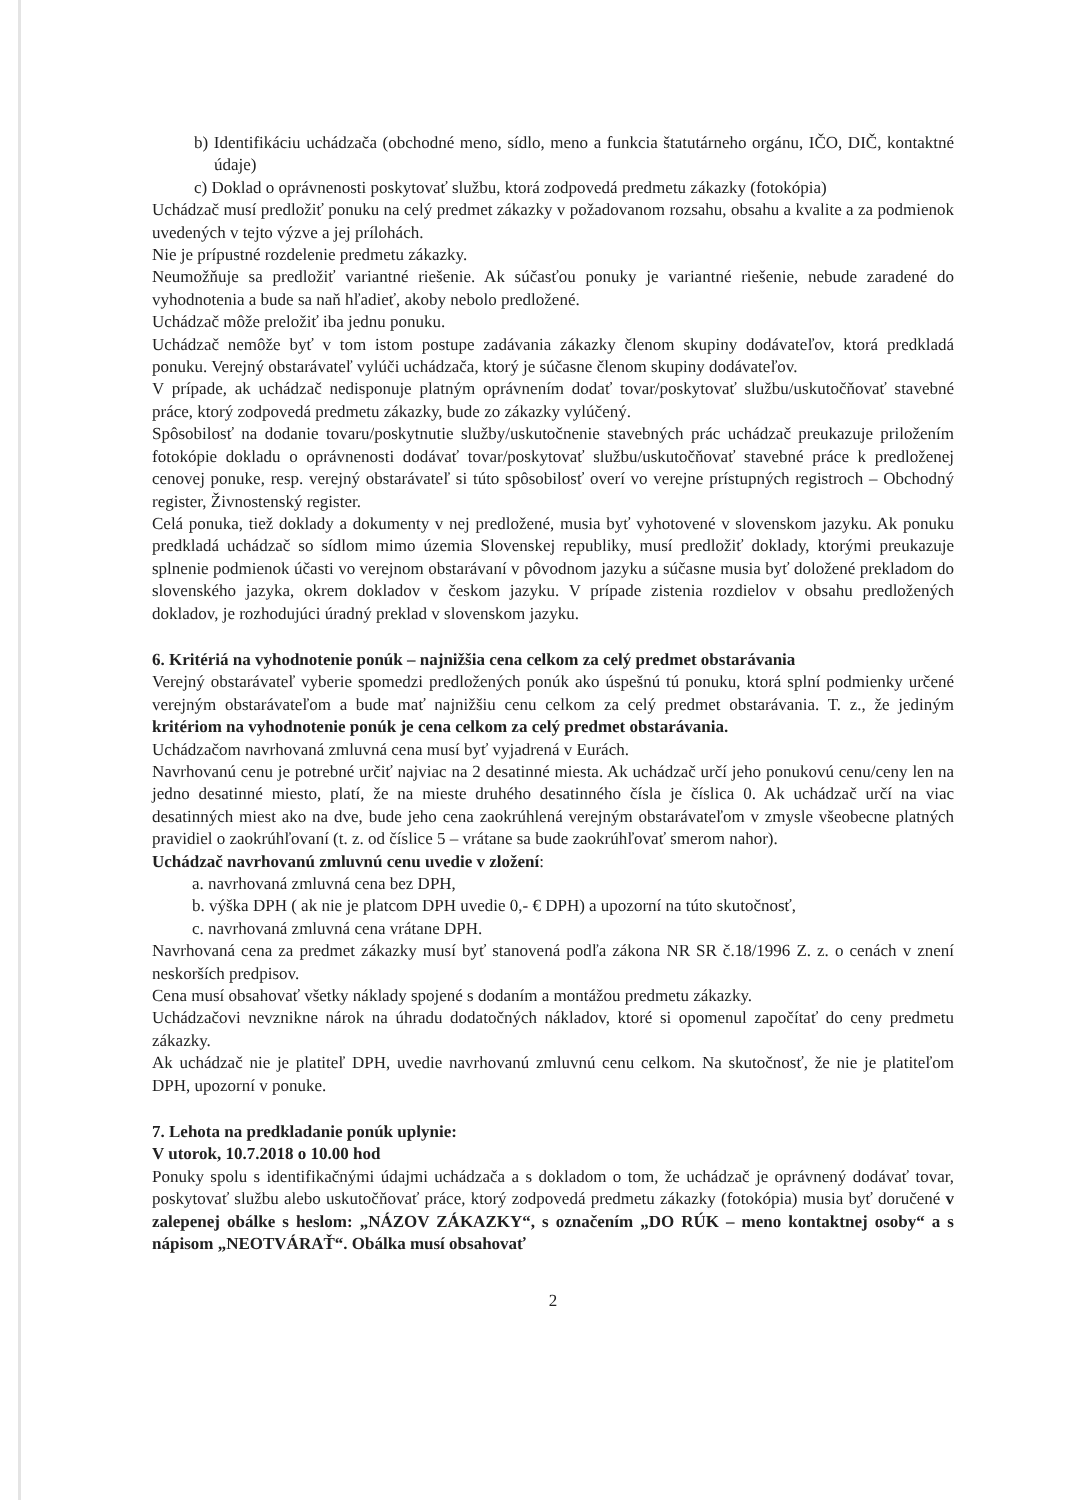b) Identifikáciu uchádzača (obchodné meno, sídlo, meno a funkcia štatutárneho orgánu, IČO, DIČ, kontaktné údaje)
c) Doklad o oprávnenosti poskytovať službu, ktorá zodpovedá predmetu zákazky (fotokópia)
Uchádzač musí predložiť ponuku na celý predmet zákazky v požadovanom rozsahu, obsahu a kvalite a za podmienok uvedených v tejto výzve a jej prílohách.
Nie je prípustné rozdelenie predmetu zákazky.
Neumožňuje sa predložiť variantné riešenie. Ak súčasťou ponuky je variantné riešenie, nebude zaradené do vyhodnotenia a bude sa naň hľadieť, akoby nebolo predložené.
Uchádzač môže preložiť iba jednu ponuku.
Uchádzač nemôže byť v tom istom postupe zadávania zákazky členom skupiny dodávateľov, ktorá predkladá ponuku. Verejný obstarávateľ vylúči uchádzača, ktorý je súčasne členom skupiny dodávateľov.
V prípade, ak uchádzač nedisponuje platným oprávnením dodať tovar/poskytovať službu/uskutočňovať stavebné práce, ktorý zodpovedá predmetu zákazky, bude zo zákazky vylúčený.
Spôsobilosť na dodanie tovaru/poskytnutie služby/uskutočnenie stavebných prác uchádzač preukazuje priložením fotokópie dokladu o oprávnenosti dodávať tovar/poskytovať službu/uskutočňovať stavebné práce k predloženej cenovej ponuke, resp. verejný obstarávateľ si túto spôsobilosť overí vo verejne prístupných registroch – Obchodný register, Živnostenský register.
Celá ponuka, tiež doklady a dokumenty v nej predložené, musia byť vyhotovené v slovenskom jazyku. Ak ponuku predkladá uchádzač so sídlom mimo územia Slovenskej republiky, musí predložiť doklady, ktorými preukazuje splnenie podmienok účasti vo verejnom obstarávaní v pôvodnom jazyku a súčasne musia byť doložené prekladom do slovenského jazyka, okrem dokladov v českom jazyku. V prípade zistenia rozdielov v obsahu predložených dokladov, je rozhodujúci úradný preklad v slovenskom jazyku.
6. Kritériá na vyhodnotenie ponúk – najnižšia cena celkom za celý predmet obstarávania
Verejný obstarávateľ vyberie spomedzi predložených ponúk ako úspešnú tú ponuku, ktorá splní podmienky určené verejným obstarávateľom a bude mať najnižšiu cenu celkom za celý predmet obstarávania. T. z., že jediným kritériom na vyhodnotenie ponúk je cena celkom za celý predmet obstarávania.
Uchádzačom navrhovaná zmluvná cena musí byť vyjadrená v Eurách.
Navrhovanú cenu je potrebné určiť najviac na 2 desatinné miesta. Ak uchádzač určí jeho ponukovú cenu/ceny len na jedno desatinné miesto, platí, že na mieste druhého desatinného čísla je číslica 0. Ak uchádzač určí na viac desatinných miest ako na dve, bude jeho cena zaokrúhlená verejným obstarávateľom v zmysle všeobecne platných pravidiel o zaokrúhľovaní (t. z. od číslice 5 – vrátane sa bude zaokrúhľovať smerom nahor).
Uchádzač navrhovanú zmluvnú cenu uvedie v zložení:
a. navrhovaná zmluvná cena bez DPH,
b. výška DPH ( ak nie je platcom DPH uvedie 0,- € DPH) a upozorní na túto skutočnosť,
c. navrhovaná zmluvná cena vrátane DPH.
Navrhovaná cena za predmet zákazky musí byť stanovená podľa zákona NR SR č.18/1996 Z. z. o cenách v znení neskorších predpisov.
Cena musí obsahovať všetky náklady spojené s dodaním a montážou predmetu zákazky.
Uchádzačovi nevznikne nárok na úhradu dodatočných nákladov, ktoré si opomenul započítať do ceny predmetu zákazky.
Ak uchádzač nie je platiteľ DPH, uvedie navrhovanú zmluvnú cenu celkom. Na skutočnosť, že nie je platiteľom DPH, upozorní v ponuke.
7. Lehota na predkladanie ponúk uplynie:
V utorok, 10.7.2018 o 10.00 hod
Ponuky spolu s identifikačnými údajmi uchádzača a s dokladom o tom, že uchádzač je oprávnený dodávať tovar, poskytovať službu alebo uskutočňovať práce, ktorý zodpovedá predmetu zákazky (fotokópia) musia byť doručené v zalepenej obálke s heslom: „NÁZOV ZÁKAZKY“, s označením „DO RÚK – meno kontaktnej osoby“ a s nápisom „NEOTVÁRAŤ“. Obálka musí obsahovať
2